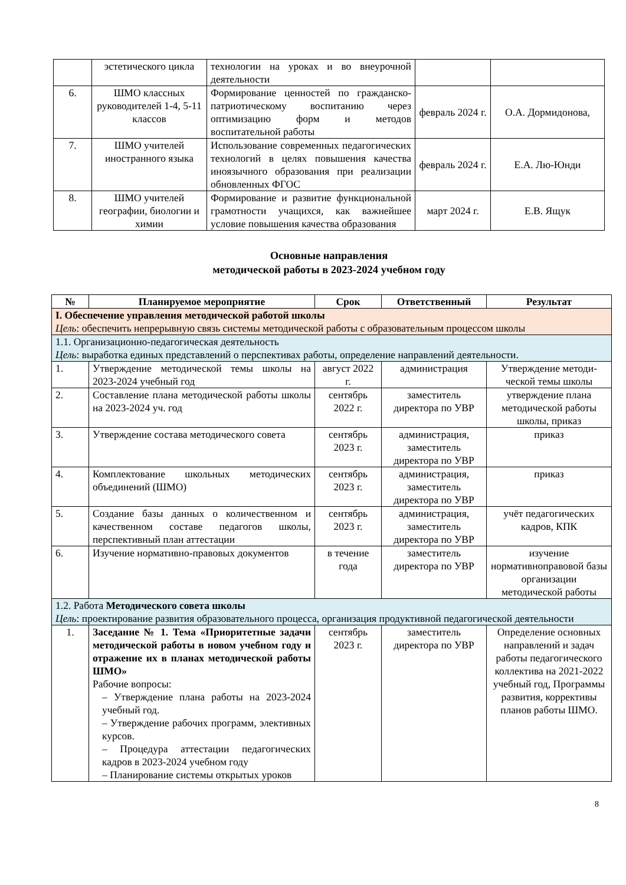| | эстетического цикла | технологии на уроках и во внеурочной деятельности | | |
| 6. | ШМО классных руководителей 1-4, 5-11 классов | Формирование ценностей по гражданско-патриотическому воспитанию через оптимизацию форм и методов воспитательной работы | февраль 2024 г. | О.А. Дормидонова, |
| 7. | ШМО учителей иностранного языка | Использование современных педагогических технологий в целях повышения качества иноязычного образования при реализации обновленных ФГОС | февраль 2024 г. | Е.А. Лю-Юнди |
| 8. | ШМО учителей географии, биологии и химии | Формирование и развитие функциональной грамотности учащихся, как важнейшее условие повышения качества образования | март 2024 г. | Е.В. Ящук |
Основные направления
методической работы в 2023-2024 учебном году
| № | Планируемое мероприятие | Срок | Ответственный | Результат |
| --- | --- | --- | --- | --- |
| I. Обеспечение управления методической работой школы Цель : обеспечить непрерывную связь системы методической работы с образовательным процессом школы | | | | |
| 1.1. Организационно-педагогическая деятельность Цель : выработка единых представлений о перспективах работы, определение направлений деятельности. | | | | |
| 1. | Утверждение методической темы школы на 2023-2024 учебный год | август 2022 г. | администрация | Утверждение методи-ческой темы школы |
| 2. | Составление плана методической работы школы на 2023-2024 уч. год | сентябрь 2022 г. | заместитель директора по УВР | утверждение плана методической работы школы, приказ |
| 3. | Утверждение состава методического совета | сентябрь 2023 г. | администрация, заместитель директора по УВР | приказ |
| 4. | Комплектование школьных методических объединений (ШМО) | сентябрь 2023 г. | администрация, заместитель директора по УВР | приказ |
| 5. | Создание базы данных о количественном и качественном составе педагогов школы, перспективный план аттестации | сентябрь 2023 г. | администрация, заместитель директора по УВР | учёт педагогических кадров, КПК |
| 6. | Изучение нормативно-правовых документов | в течение года | заместитель директора по УВР | изучение нормативноправовой базы организации методической работы |
| 1.2. Работа Методического совета школы Цель : проектирование развития образовательного процесса, организация продуктивной педагогической деятельности | | | | |
| 1. | Заседание № 1. Тема «Приоритетные задачи методической работы в новом учебном году и отражение их в планах методической работы ШМО» Рабочие вопросы: – Утверждение плана работы на 2023-2024 учебный год. – Утверждение рабочих программ, элективных курсов. – Процедура аттестации педагогических кадров в 2023-2024 учебном году – Планирование системы открытых уроков | сентябрь 2023 г. | заместитель директора по УВР | Определение основных направлений и задач работы педагогического коллектива на 2021-2022 учебный год, Программы развития, коррективы планов работы ШМО. |
8